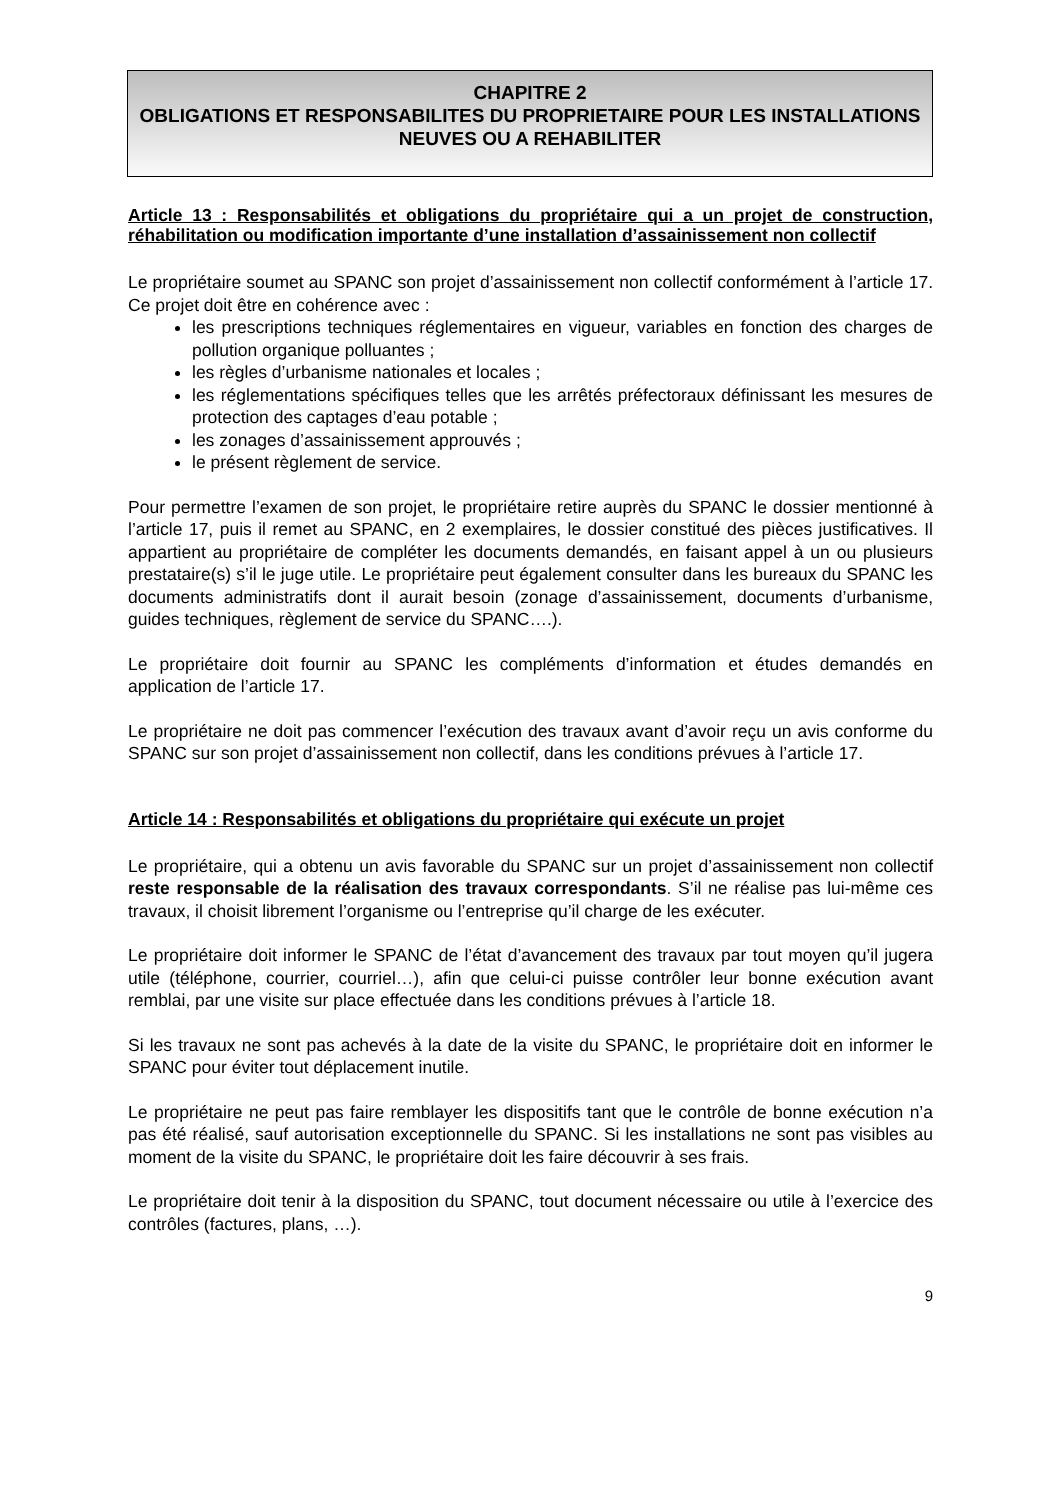CHAPITRE 2
OBLIGATIONS ET RESPONSABILITES DU PROPRIETAIRE POUR LES INSTALLATIONS NEUVES OU A REHABILITER
Article 13 : Responsabilités et obligations du propriétaire qui a un projet de construction, réhabilitation ou modification importante d’une installation d’assainissement non collectif
Le propriétaire soumet au SPANC son projet d’assainissement non collectif conformément à l’article 17. Ce projet doit être en cohérence avec :
les prescriptions techniques réglementaires en vigueur, variables en fonction des charges de pollution organique polluantes ;
les règles d’urbanisme nationales et locales ;
les réglementations spécifiques telles que les arrêtés préfectoraux définissant les mesures de protection des captages d’eau potable ;
les zonages d’assainissement approuvés ;
le présent règlement de service.
Pour permettre l’examen de son projet, le propriétaire retire auprès du SPANC le dossier mentionné à l’article 17, puis il remet au SPANC, en 2 exemplaires, le dossier constitué des pièces justificatives. Il appartient au propriétaire de compléter les documents demandés, en faisant appel à un ou plusieurs prestataire(s) s’il le juge utile. Le propriétaire peut également consulter dans les bureaux du SPANC les documents administratifs dont il aurait besoin (zonage d’assainissement, documents d’urbanisme, guides techniques, règlement de service du SPANC….).
Le propriétaire doit fournir au SPANC les compléments d’information et études demandés en application de l’article 17.
Le propriétaire ne doit pas commencer l’exécution des travaux avant d’avoir reçu un avis conforme du SPANC sur son projet d’assainissement non collectif, dans les conditions prévues à l’article 17.
Article 14 : Responsabilités et obligations du propriétaire qui exécute un projet
Le propriétaire, qui a obtenu un avis favorable du SPANC sur un projet d’assainissement non collectif reste responsable de la réalisation des travaux correspondants. S’il ne réalise pas lui-même ces travaux, il choisit librement l’organisme ou l’entreprise qu’il charge de les exécuter.
Le propriétaire doit informer le SPANC de l’état d’avancement des travaux par tout moyen qu’il jugera utile (téléphone, courrier, courriel…), afin que celui-ci puisse contrôler leur bonne exécution avant remblai, par une visite sur place effectuée dans les conditions prévues à l’article 18.
Si les travaux ne sont pas achevés à la date de la visite du SPANC, le propriétaire doit en informer le SPANC pour éviter tout déplacement inutile.
Le propriétaire ne peut pas faire remblayer les dispositifs tant que le contrôle de bonne exécution n’a pas été réalisé, sauf autorisation exceptionnelle du SPANC. Si les installations ne sont pas visibles au moment de la visite du SPANC, le propriétaire doit les faire découvrir à ses frais.
Le propriétaire doit tenir à la disposition du SPANC, tout document nécessaire ou utile à l’exercice des contrôles (factures, plans, …).
9